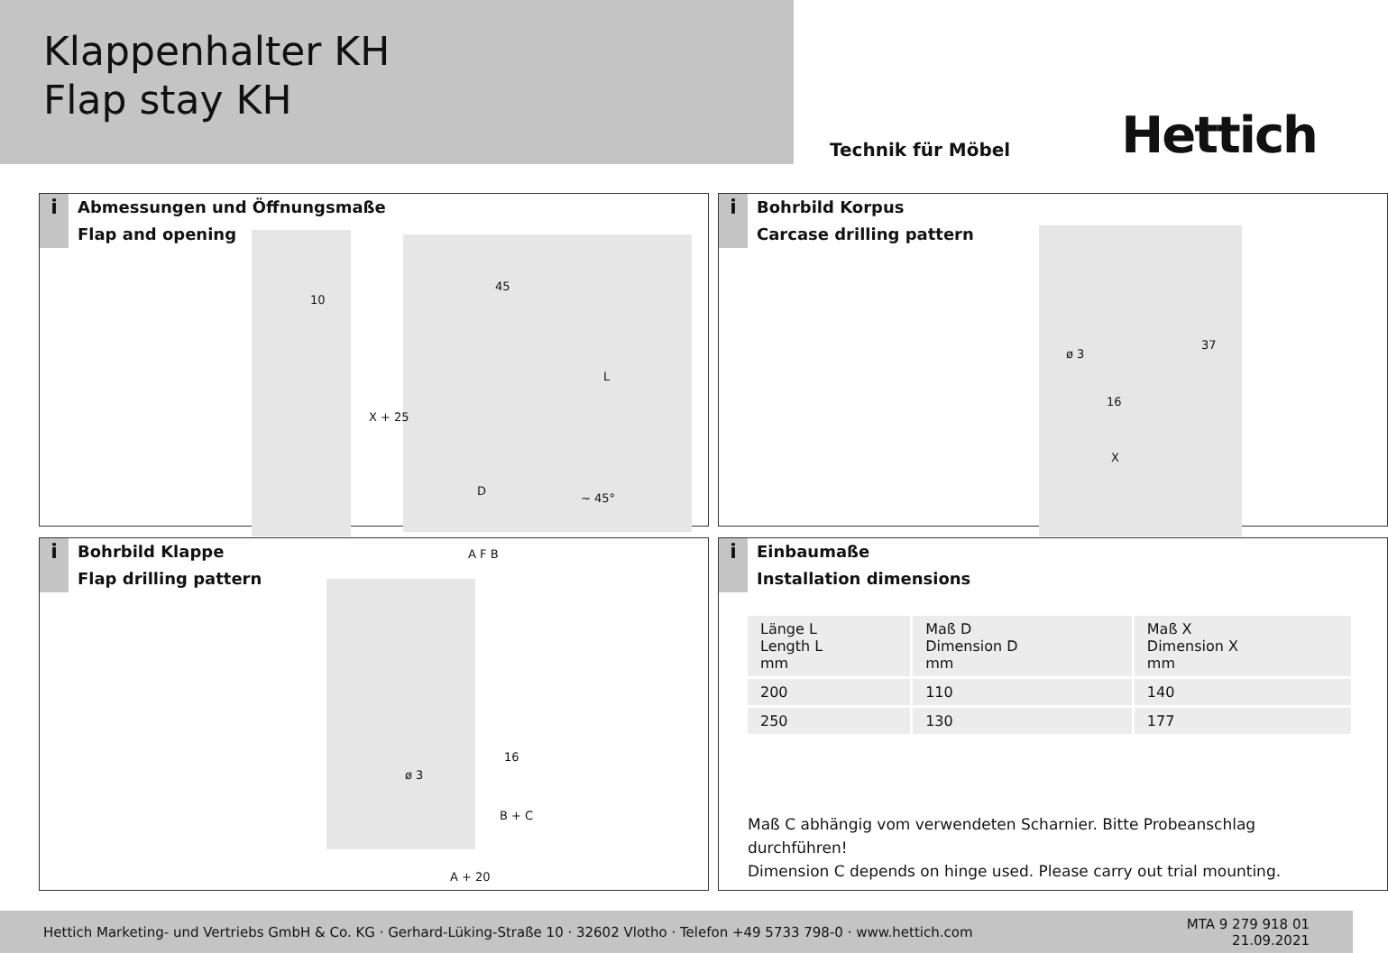Klappenhalter KH
Flap stay KH
Technik für Möbel
Hettich
i
Abmessungen und Öffnungsmaße
Flap and opening
10
45
X + 25
L
D
~ 45°
i
Bohrbild Korpus
Carcase drilling pattern
ø 3
37
16
X
i
Bohrbild Klappe
Flap drilling pattern
A F B
ø 3
16
B + C
A + 20
i
Einbaumaße
Installation dimensions
| Länge L Length L mm | Maß D Dimension D mm | Maß X Dimension X mm |
| --- | --- | --- |
| 200 | 110 | 140 |
| 250 | 130 | 177 |
Maß C abhängig vom verwendeten Scharnier. Bitte Probeanschlag
durchführen!
Dimension C depends on hinge used. Please carry out trial mounting.
Hettich Marketing- und Vertriebs GmbH & Co. KG · Gerhard-Lüking-Straße 10 · 32602 Vlotho · Telefon +49 5733 798-0 · www.hettich.com
MTA 9 279 918 01
21.09.2021